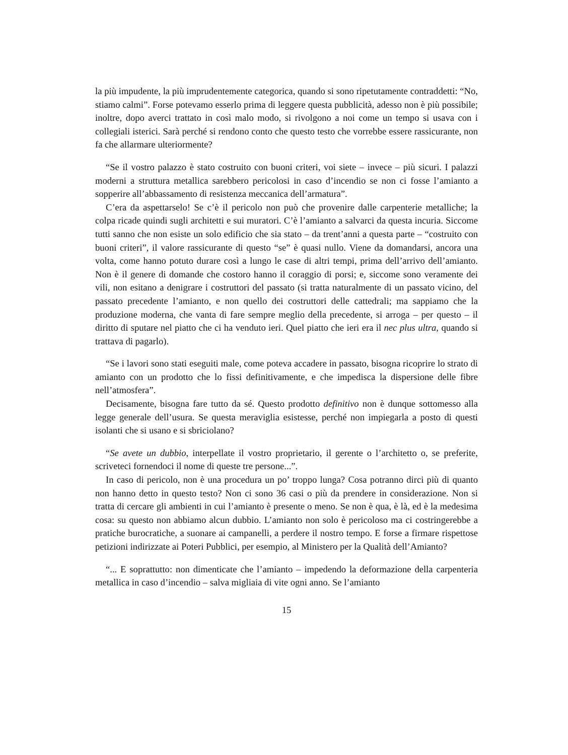la più impudente, la più imprudentemente categorica, quando si sono ripetutamente contraddetti: “No, stiamo calmi”. Forse potevamo esserlo prima di leggere questa pubblicità, adesso non è più possibile; inoltre, dopo averci trattato in così malo modo, si rivolgono a noi come un tempo si usava con i collegiali isterici. Sarà perché si rendono conto che questo testo che vorrebbe essere rassicurante, non fa che allarmare ulteriormente?
“Se il vostro palazzo è stato costruito con buoni criteri, voi siete – invece – più sicuri. I palazzi moderni a struttura metallica sarebbero pericolosi in caso d’incendio se non ci fosse l’amianto a sopperire all’abbassamento di resistenza meccanica dell’armatura”.
C’era da aspettarselo! Se c’è il pericolo non può che provenire dalle carpenterie metalliche; la colpa ricade quindi sugli architetti e sui muratori. C’è l’amianto a salvarci da questa incuria. Siccome tutti sanno che non esiste un solo edificio che sia stato – da trent’anni a questa parte – “costruito con buoni criteri”, il valore rassicurante di questo “se” è quasi nullo. Viene da domandarsi, ancora una volta, come hanno potuto durare così a lungo le case di altri tempi, prima dell’arrivo dell’amianto. Non è il genere di domande che costoro hanno il coraggio di porsi; e, siccome sono veramente dei vili, non esitano a denigrare i costruttori del passato (si tratta naturalmente di un passato vicino, del passato precedente l’amianto, e non quello dei costruttori delle cattedrali; ma sappiamo che la produzione moderna, che vanta di fare sempre meglio della precedente, si arroga – per questo – il diritto di sputare nel piatto che ci ha venduto ieri. Quel piatto che ieri era il nec plus ultra, quando si trattava di pagarlo).
“Se i lavori sono stati eseguiti male, come poteva accadere in passato, bisogna ricoprire lo strato di amianto con un prodotto che lo fissi definitivamente, e che impedisca la dispersione delle fibre nell’atmosfera”.
Decisamente, bisogna fare tutto da sé. Questo prodotto definitivo non è dunque sottomesso alla legge generale dell’usura. Se questa meraviglia esistesse, perché non impiegarla a posto di questi isolanti che si usano e si sbriciolano?
“Se avete un dubbio, interpellate il vostro proprietario, il gerente o l’architetto o, se preferite, scriveteci fornendoci il nome di queste tre persone...”.
In caso di pericolo, non è una procedura un po’ troppo lunga? Cosa potranno dirci più di quanto non hanno detto in questo testo? Non ci sono 36 casi o più da prendere in considerazione. Non si tratta di cercare gli ambienti in cui l’amianto è presente o meno. Se non è qua, è là, ed è la medesima cosa: su questo non abbiamo alcun dubbio. L’amianto non solo è pericoloso ma ci costringerebbe a pratiche burocratiche, a suonare ai campanelli, a perdere il nostro tempo. E forse a firmare rispettose petizioni indirizzate ai Poteri Pubblici, per esempio, al Ministero per la Qualità dell’Amianto?
“... E soprattutto: non dimenticate che l’amianto – impedendo la deformazione della carpenteria metallica in caso d’incendio – salva migliaia di vite ogni anno. Se l’amianto
15